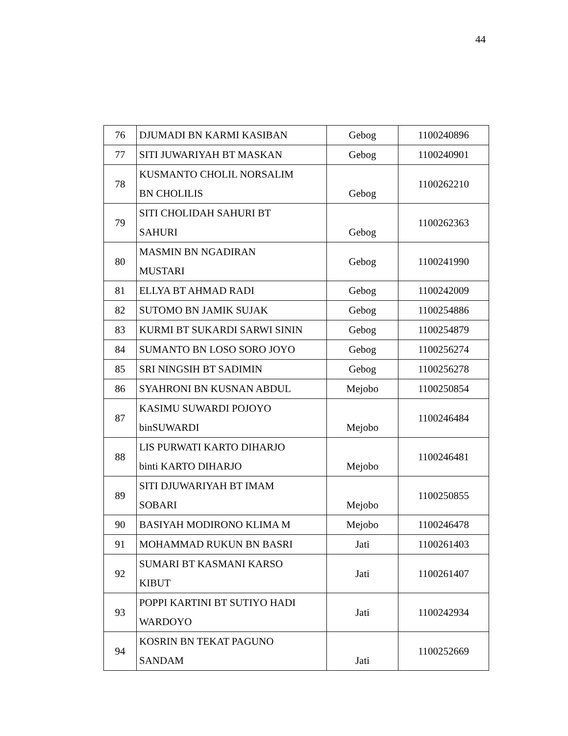44
| 76 | DJUMADI BN KARMI KASIBAN | Gebog | 1100240896 |
| 77 | SITI JUWARIYAH BT MASKAN | Gebog | 1100240901 |
| 78 | KUSMANTO CHOLIL NORSALIM BN CHOLILIS | Gebog | 1100262210 |
| 79 | SITI CHOLIDAH SAHURI BT SAHURI | Gebog | 1100262363 |
| 80 | MASMIN BN NGADIRAN MUSTARI | Gebog | 1100241990 |
| 81 | ELLYA BT AHMAD RADI | Gebog | 1100242009 |
| 82 | SUTOMO BN JAMIK SUJAK | Gebog | 1100254886 |
| 83 | KURMI BT SUKARDI SARWI SININ | Gebog | 1100254879 |
| 84 | SUMANTO BN LOSO SORO JOYO | Gebog | 1100256274 |
| 85 | SRI NINGSIH BT SADIMIN | Gebog | 1100256278 |
| 86 | SYAHRONI BN KUSNAN ABDUL | Mejobo | 1100250854 |
| 87 | KASIMU SUWARDI POJOYO binSUWARDI | Mejobo | 1100246484 |
| 88 | LIS PURWATI KARTO DIHARJO binti KARTO DIHARJO | Mejobo | 1100246481 |
| 89 | SITI DJUWARIYAH BT IMAM SOBARI | Mejobo | 1100250855 |
| 90 | BASIYAH MODIRONO KLIMA M | Mejobo | 1100246478 |
| 91 | MOHAMMAD RUKUN BN BASRI | Jati | 1100261403 |
| 92 | SUMARI BT KASMANI KARSO KIBUT | Jati | 1100261407 |
| 93 | POPPI KARTINI BT SUTIYO HADI WARDOYO | Jati | 1100242934 |
| 94 | KOSRIN BN TEKAT PAGUNO SANDAM | Jati | 1100252669 |